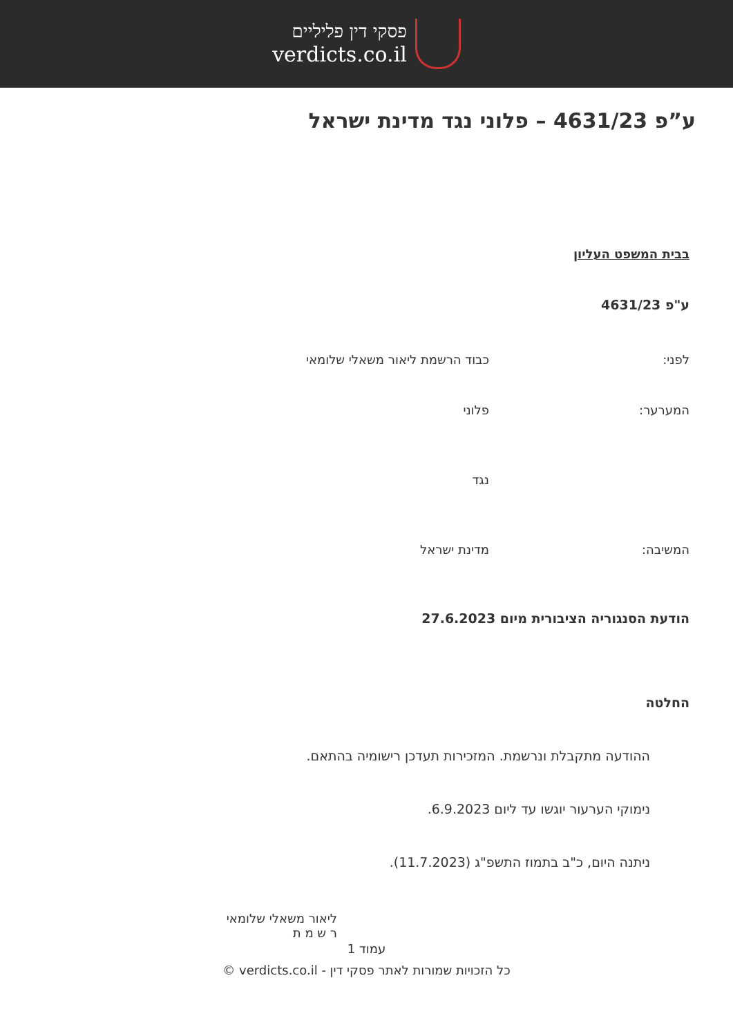פסקי דין פליליים
verdicts.co.il
ע”פ 4631/23 – פלוני נגד מדינת ישראל
בבית המשפט העליון
ע"פ 4631/23
לפני: כבוד הרשמת ליאור משאלי שלומאי
המערער: פלוני
נגד
המשיבה: מדינת ישראל
הודעת הסנגוריה הציבורית מיום 27.6.2023
החלטה
ההודעה מתקבלת ונרשמת. המזכירות תעדכן רישומיה בהתאם.
נימוקי הערעור יוגשו עד ליום 6.9.2023.
ניתנה היום, כ"ב בתמוז התשפ"ג (11.7.2023).
ליאור משאלי שלומאי
ר ש מ ת
עמוד 1
כל הזכויות שמורות לאתר פסקי דין - verdicts.co.il ©